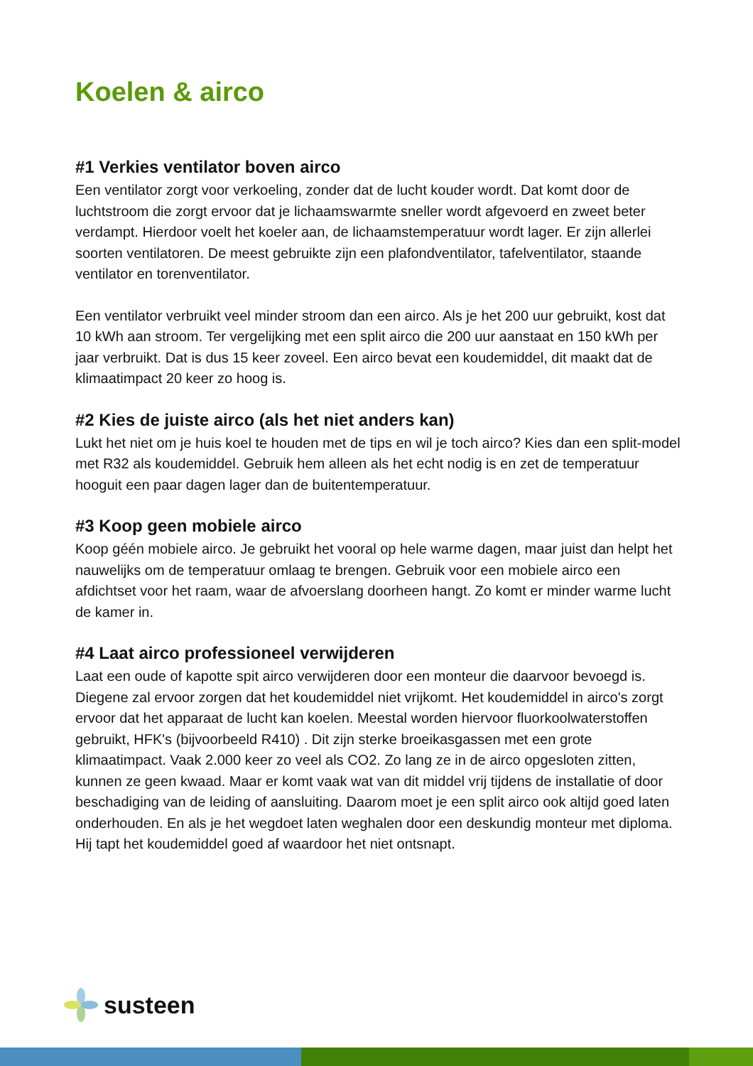Koelen & airco
#1 Verkies ventilator boven airco
Een ventilator zorgt voor verkoeling, zonder dat de lucht kouder wordt. Dat komt door de luchtstroom die zorgt ervoor dat je lichaamswarmte sneller wordt afgevoerd en zweet beter verdampt. Hierdoor voelt het koeler aan, de lichaamstemperatuur wordt lager. Er zijn allerlei soorten ventilatoren. De meest gebruikte zijn een plafondventilator, tafelventilator, staande ventilator en torenventilator.
Een ventilator verbruikt veel minder stroom dan een airco. Als je het 200 uur gebruikt, kost dat 10 kWh aan stroom. Ter vergelijking met een split airco die 200 uur aanstaat en 150 kWh per jaar verbruikt. Dat is dus 15 keer zoveel. Een airco bevat een koudemiddel, dit maakt dat de klimaatimpact 20 keer zo hoog is.
#2 Kies de juiste airco (als het niet anders kan)
Lukt het niet om je huis koel te houden met de tips en wil je toch airco? Kies dan een split-model met R32 als koudemiddel. Gebruik hem alleen als het echt nodig is en zet de temperatuur hooguit een paar dagen lager dan de buitentemperatuur.
#3 Koop geen mobiele airco
Koop géén mobiele airco. Je gebruikt het vooral op hele warme dagen, maar juist dan helpt het nauwelijks om de temperatuur omlaag te brengen. Gebruik voor een mobiele airco een afdichtset voor het raam, waar de afvoerslang doorheen hangt. Zo komt er minder warme lucht de kamer in.
#4 Laat airco professioneel verwijderen
Laat een oude of kapotte spit airco verwijderen door een monteur die daarvoor bevoegd is. Diegene zal ervoor zorgen dat het koudemiddel niet vrijkomt. Het koudemiddel in airco's zorgt ervoor dat het apparaat de lucht kan koelen. Meestal worden hiervoor fluorkoolwaterstoffen gebruikt, HFK's (bijvoorbeeld R410) . Dit zijn sterke broeikasgassen met een grote klimaatimpact. Vaak 2.000 keer zo veel als CO2. Zo lang ze in de airco opgesloten zitten, kunnen ze geen kwaad. Maar er komt vaak wat van dit middel vrij tijdens de installatie of door beschadiging van de leiding of aansluiting. Daarom moet je een split airco ook altijd goed laten onderhouden. En als je het wegdoet laten weghalen door een deskundig monteur met diploma. Hij tapt het koudemiddel goed af waardoor het niet ontsnapt.
susteen